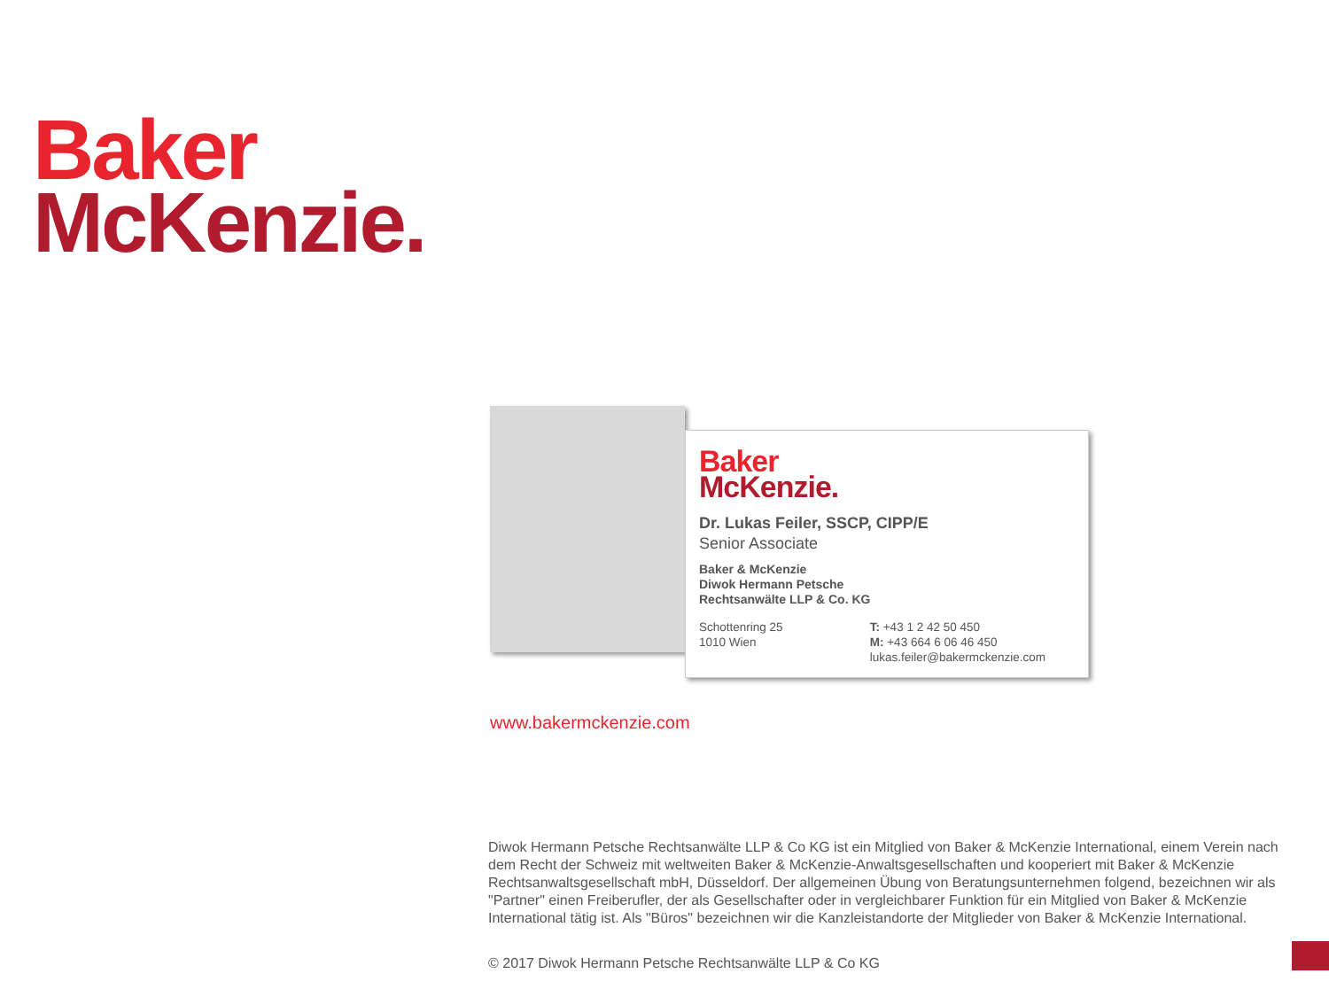Baker
McKenzie.
Baker
McKenzie.
Dr. Lukas Feiler, SSCP, CIPP/E
Senior Associate
Baker & McKenzie
Diwok Hermann Petsche
Rechtsanwälte LLP & Co. KG
Schottenring 25
1010 Wien
T: +43 1 2 42 50 450
M: +43 664 6 06 46 450
lukas.feiler@bakermckenzie.com
www.bakermckenzie.com
Diwok Hermann Petsche Rechtsanwälte LLP & Co KG ist ein Mitglied von Baker & McKenzie International, einem Verein nach dem Recht der Schweiz mit weltweiten Baker & McKenzie-Anwaltsgesellschaften und kooperiert mit Baker & McKenzie Rechtsanwaltsgesellschaft mbH, Düsseldorf. Der allgemeinen Übung von Beratungsunternehmen folgend, bezeichnen wir als "Partner" einen Freiberufler, der als Gesellschafter oder in vergleichbarer Funktion für ein Mitglied von Baker & McKenzie International tätig ist. Als "Büros" bezeichnen wir die Kanzleistandorte der Mitglieder von Baker & McKenzie International.
© 2017 Diwok Hermann Petsche Rechtsanwälte LLP & Co KG